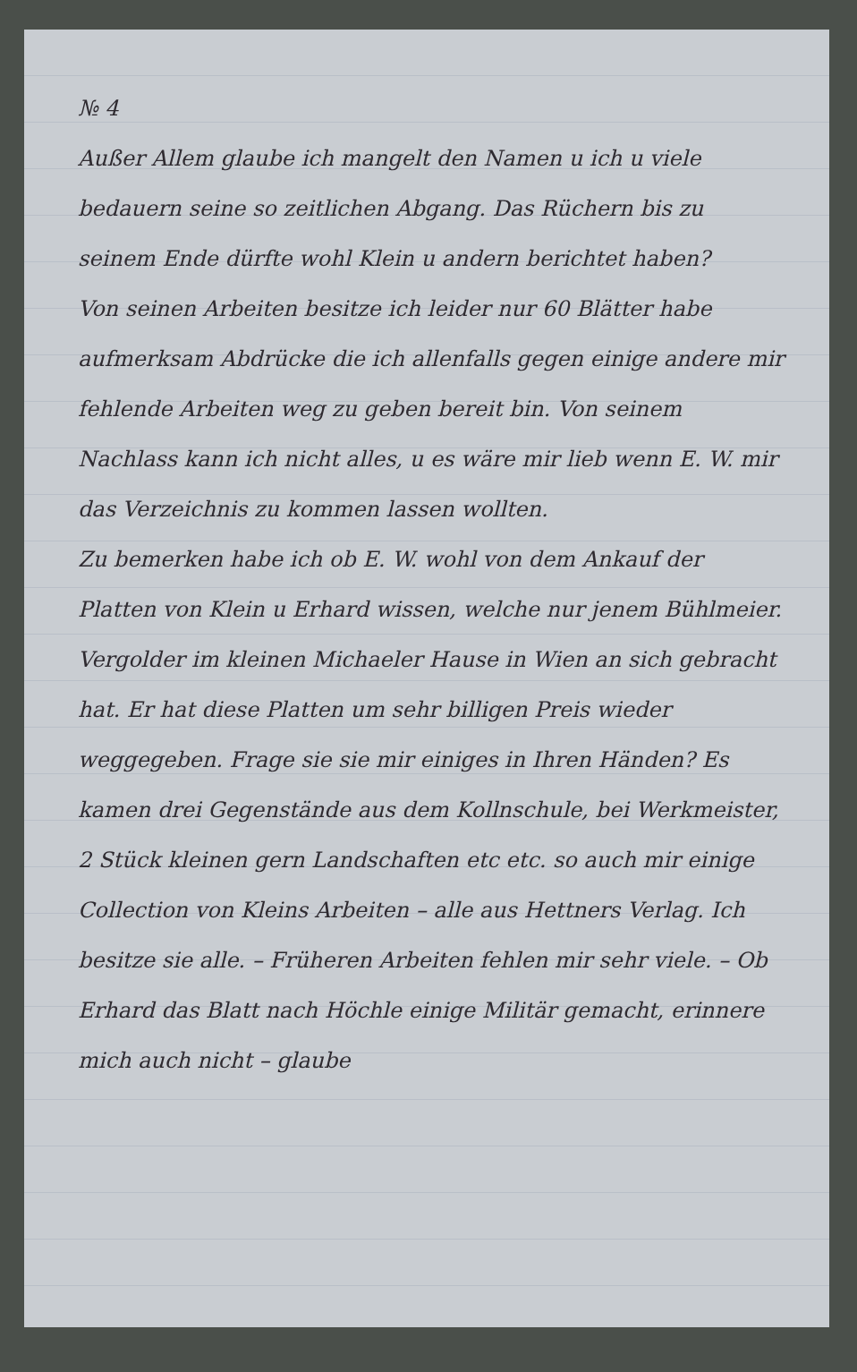№ 4
Außer Allem glaube ich mangelt den Namen u ich u viele bedauern seine so zeitlichen Abgang. Das Rüchern bis zu seinem Ende dürfte wohl Klein u andern berichtet haben?
Von seinen Arbeiten besitze ich leider nur 60 Blätter habe aufmerksam Abdrücke die ich allenfalls gegen einige andere mir fehlende Arbeiten weg zu geben bereit bin. Von seinem Nachlass kann ich nicht alles, u es wäre mir lieb wenn E. W. mir das Verzeichnis zu kommen lassen wollten.
Zu bemerken habe ich ob E. W. wohl von dem Ankauf der Platten von Klein u Erhard wissen, welche nur jenem Bühlmeier. Vergolder im kleinen Michaeler Hause in Wien an sich gebracht hat. Er hat diese Platten um sehr billigen Preis wieder weggegeben. Frage sie sie mir einiges in Ihren Händen? Es kamen drei Gegenstände aus dem Kollnschule, bei Werkmeister, 2 Stück kleinen gern Landschaften etc etc. so auch mir einige Collection von Kleins Arbeiten – alle aus Hettners Verlag. Ich besitze sie alle. – Früheren Arbeiten fehlen mir sehr viele. – Ob Erhard das Blatt nach Höchle einige Militär gemacht, erinnere mich auch nicht – glaube